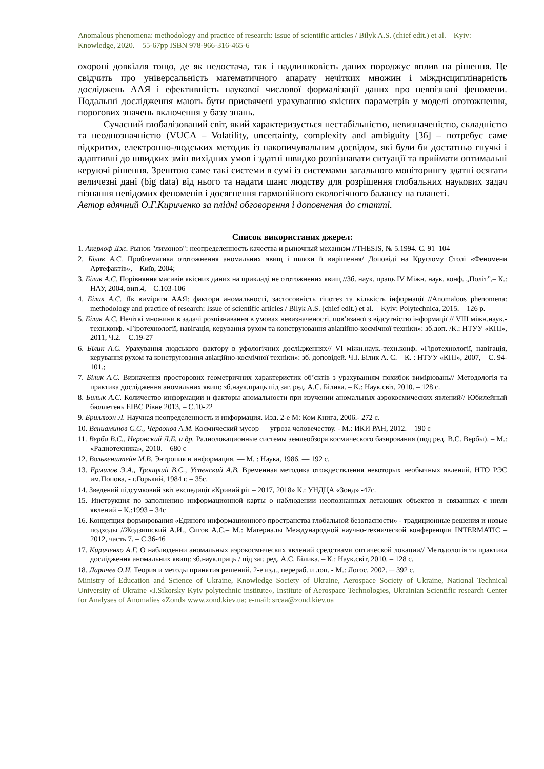Anomalous phenomena: methodology and practice of research: Issue of scientific articles / Bilyk A.S. (chief edit.) et al. – Kyiv: Knowledge, 2020. – 55-67pp ISBN 978-966-316-465-6
охороні довкілля тощо, де як недостача, так і надлишковість даних породжує вплив на рішення. Це свідчить про універсальність математичного апарату нечітких множин і міждисциплінарність досліджень ААЯ і ефективність наукової числової формалізації даних про невпізнані феномени. Подальші дослідження мають бути присвячені урахуванню якісних параметрів у моделі ототожнення, порогових значень включення у базу знань.
Сучасний глобалізований світ, який характеризується нестабільністю, невизначеністю, складністю та неоднозначністю (VUCA – Volatility, uncertainty, complexity and ambiguity [36] – потребує саме відкритих, електронно-людських методик із накопичувальним досвідом, які були би достатньо гнучкі і адаптивні до швидких змін вихідних умов і здатні швидко розпізнавати ситуації та приймати оптимальні керуючі рішення. Зрештою саме такі системи в сумі із системами загального моніторингу здатні осягати величезні дані (big data) від нього та надати шанс людству для розрішення глобальних наукових задач пізнання невідомих феноменів і досягнення гармонійного екологічного балансу на планеті.
Автор вдячний О.Г.Кириченко за плідні обговорення і доповнення до статті.
Список використаних джерел:
1. Акерлоф Дж. Рынок "лимонов": неопределенность качества и рыночный механизм //THESIS, № 5.1994. С. 91–104
2. Білик А.С. Проблематика ототожнення аномальних явищ і шляхи її вирішення/ Доповіді на Круглому Столі «Феномени Артефактів», – Київ, 2004;
3. Білик А.С. Порівняння масивів якісних даних на прикладі не ототожнених явищ //Зб. наук. праць IV Міжн. наук. конф. „Політ”,– К.: НАУ, 2004, вип.4, – С.103-106
4. Білик А.С. Як виміряти ААЯ: фактори аномальності, застосовність гіпотез та кількість інформації //Anomalous phenomena: methodology and practice of research: Issue of scientific articles / Bilyk A.S. (chief edit.) et al. – Kyiv: Polytechnica, 2015. – 126 p.
5. Білик А.С. Нечіткі множини в задачі розпізнавання в умовах невизначеності, пов’язаної з відсутністю інформації // VIII міжн.наук.-техн.конф. «Гіротехнології, навігація, керування рухом та конструювання авіаційно-космічної техніки»: зб.доп. /К.: НТУУ «КПІ», 2011, Ч.2. – С.19-27
6. Білик А.С. Урахування людського фактору в уфологічних дослідженнях// VI міжн.наук.-техн.конф. «Гіротехнології, навігація, керування рухом та конструювання авіаційно-космічної техніки»: зб. доповідей. Ч.І. Білик А. С. – К. : НТУУ «КПІ», 2007, – С. 94-101.;
7. Білик А.С. Визначення просторових геометричних характеристик об’єктів з урахуванням похибок вимірювань// Методологія та практика дослідження аномальних явищ: зб.наук.праць під заг. ред. А.С. Білика. – К.: Наук.світ, 2010. – 128 с.
8. Билык А.С. Количество информации и факторы аномальности при изучении аномальных аэрокосмических явлений// Юбилейный бюллетень ЕІВС Рівне 2013, – С.10-22
9. Бриллюэн Л. Научная неопределенность и информация. Изд. 2-е М: Ком Книга, 2006.- 272 с.
10. Вениаминов С.С., Червонов А.М. Космический мусор — угроза человечеству. - М.: ИКИ РАН, 2012. – 190 с
11. Верба В.С., Неронский Л.Б. и др. Радиолокационные системы землеобзора космического базирования (под ред. В.С. Вербы). – М.: «Радиотехника», 2010. – 680 с
12. Волькенштейн М.В. Энтропия и информация. — М. : Наука, 1986. — 192 с.
13. Ермилов Э.А., Троицкий В.С., Успенский А.В. Временная методика отождествления некоторых необычных явлений. НТО РЭС им.Попова, - г.Горький, 1984 г. – 35с.
14. Зведений підсумковий звіт експедиції «Кривий ріг – 2017, 2018» К.: УНДЦА «Зонд» -47с.
15. Инструкция по заполнению информационной карты о наблюдении неопознанных летающих объектов и связанных с ними явлений – К.:1993 – 34с
16. Концепция формирования «Единого информационного пространства глобальной безопасности» - традиционные решения и новые подходы //Жодзишский А.И., Сигов А.С.– М.: Материалы Международной научно-технической конференции INTERMATIC – 2012, часть 7. – С.36-46
17. Кириченко А.Г. О наблюдении аномальных аэрокосмических явлений средствами оптической локации// Методологія та практика дослідження аномальних явищ: зб.наук.праць / під заг. ред. А.С. Білика. – К.: Наук.світ, 2010. – 128 с.
18. Ларичев О.И. Теория и методы принятия решений. 2-е изд., перераб. и доп. - М.: Логос, 2002. ─ 392 с.
Ministry of Education and Science of Ukraine, Knowledge Society of Ukraine, Aerospace Society of Ukraine, National Technical University of Ukraine «I.Sikorsky Kyiv polytechnic institute», Institute of Aerospace Technologies, Ukrainian Scientific research Center for Analyses of Anomalies «Zond» www.zond.kiev.ua; e-mail: srcaa@zond.kiev.ua